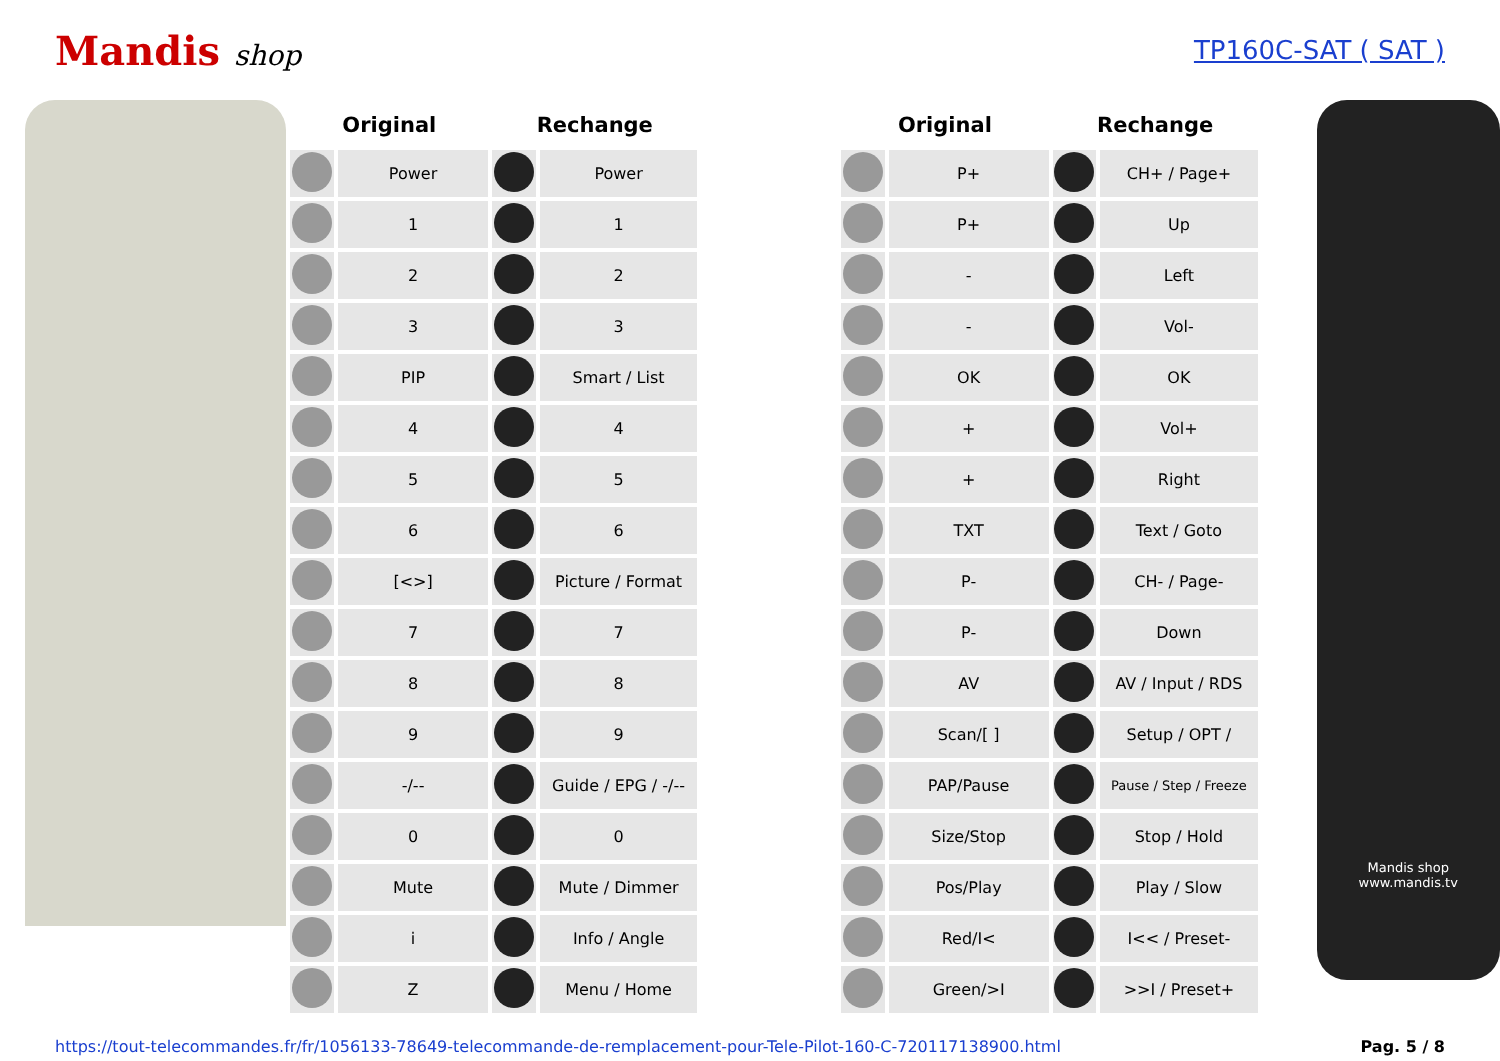Mandis shop TP160C-SAT ( SAT )
| Original | | Rechange | | | Original | | Rechange | |
| --- | --- | --- | --- | --- | --- | --- | --- | --- |
| | Power | | Power | | | P+ | | CH+ / Page+ |
| | 1 | | 1 | | | P+ | | Up |
| | 2 | | 2 | | | - | | Left |
| | 3 | | 3 | | | - | | Vol- |
| | PIP | | Smart / List | | | OK | | OK |
| | 4 | | 4 | | | + | | Vol+ |
| | 5 | | 5 | | | + | | Right |
| | 6 | | 6 | | | TXT | | Text / Goto |
| | [<>] | | Picture / Format | | | P- | | CH- / Page- |
| | 7 | | 7 | | | P- | | Down |
| | 8 | | 8 | | | AV | | AV / Input / RDS |
| | 9 | | 9 | | | Scan/[ ] | | Setup / OPT / |
| | -/-- | | Guide / EPG / -/-- | | | PAP/Pause | | Pause / Step / Freeze |
| | 0 | | 0 | | | Size/Stop | | Stop / Hold |
| | Mute | | Mute / Dimmer | | | Pos/Play | | Play / Slow |
| | i | | Info / Angle | | | Red/I< | | I<< / Preset- |
| | Z | | Menu / Home | | | Green/>I | | >>I / Preset+ |
Mandis shop
www.mandis.tv
https://tout-telecommandes.fr/fr/1056133-78649-telecommande-de-remplacement-pour-Tele-Pilot-160-C-720117138900.html Pag. 5 / 8